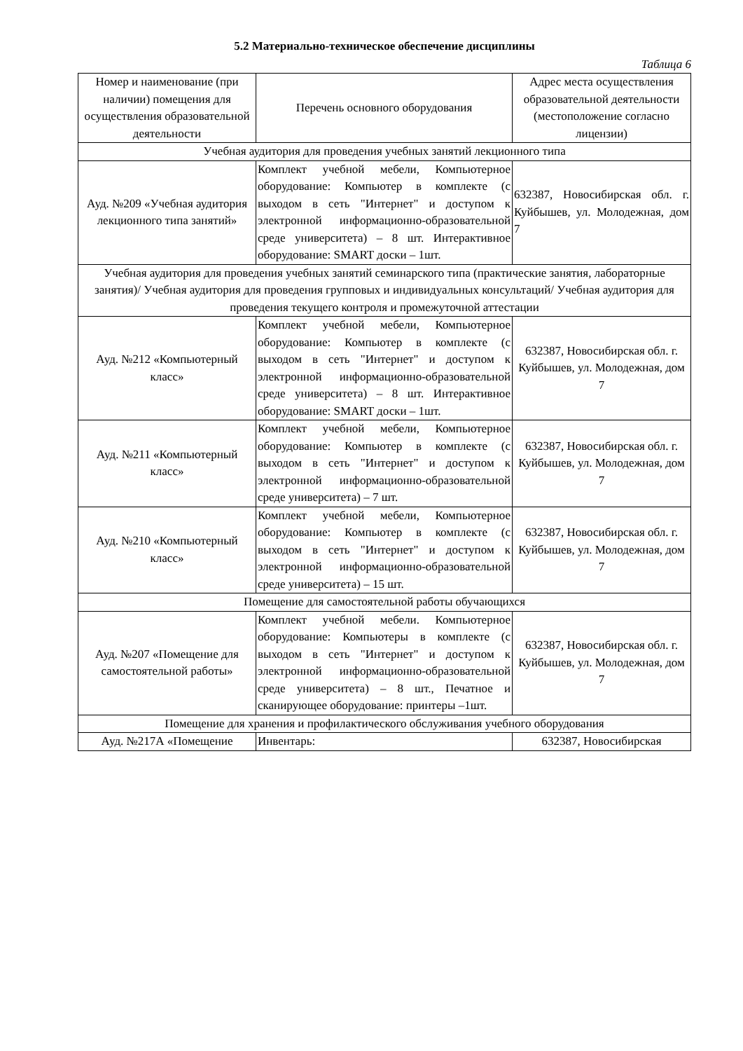5.2 Материально-техническое обеспечение дисциплины
Таблица 6
| Номер и наименование (при наличии) помещения для осуществления образовательной деятельности | Перечень основного оборудования | Адрес места осуществления образовательной деятельности (местоположение согласно лицензии) |
| Учебная аудитория для проведения учебных занятий лекционного типа | | |
| Ауд. №209 «Учебная аудитория лекционного типа занятий» | Комплект учебной мебели, Компьютерное оборудование: Компьютер в комплекте (с выходом в сеть "Интернет" и доступом к электронной информационно-образовательной среде университета) – 8 шт. Интерактивное оборудование: SMART доски – 1шт. | 632387, Новосибирская обл. г. Куйбышев, ул. Молодежная, дом 7 |
| Учебная аудитория для проведения учебных занятий семинарского типа (практические занятия, лабораторные занятия)/ Учебная аудитория для проведения групповых и индивидуальных консультаций/ Учебная аудитория для проведения текущего контроля и промежуточной аттестации | | |
| Ауд. №212 «Компьютерный класс» | Комплект учебной мебели, Компьютерное оборудование: Компьютер в комплекте (с выходом в сеть "Интернет" и доступом к электронной информационно-образовательной среде университета) – 8 шт. Интерактивное оборудование: SMART доски – 1шт. | 632387, Новосибирская обл. г. Куйбышев, ул. Молодежная, дом 7 |
| Ауд. №211 «Компьютерный класс» | Комплект учебной мебели, Компьютерное оборудование: Компьютер в комплекте (с выходом в сеть "Интернет" и доступом к электронной информационно-образовательной среде университета) – 7 шт. | 632387, Новосибирская обл. г. Куйбышев, ул. Молодежная, дом 7 |
| Ауд. №210 «Компьютерный класс» | Комплект учебной мебели, Компьютерное оборудование: Компьютер в комплекте (с выходом в сеть "Интернет" и доступом к электронной информационно-образовательной среде университета) – 15 шт. | 632387, Новосибирская обл. г. Куйбышев, ул. Молодежная, дом 7 |
| Помещение для самостоятельной работы обучающихся | | |
| Ауд. №207 «Помещение для самостоятельной работы» | Комплект учебной мебели. Компьютерное оборудование: Компьютеры в комплекте (с выходом в сеть "Интернет" и доступом к электронной информационно-образовательной среде университета) – 8 шт., Печатное и сканирующее оборудование: принтеры –1шт. | 632387, Новосибирская обл. г. Куйбышев, ул. Молодежная, дом 7 |
| Помещение для хранения и профилактического обслуживания учебного оборудования | | |
| Ауд. №217А «Помещение | Инвентарь: | 632387, Новосибирская |